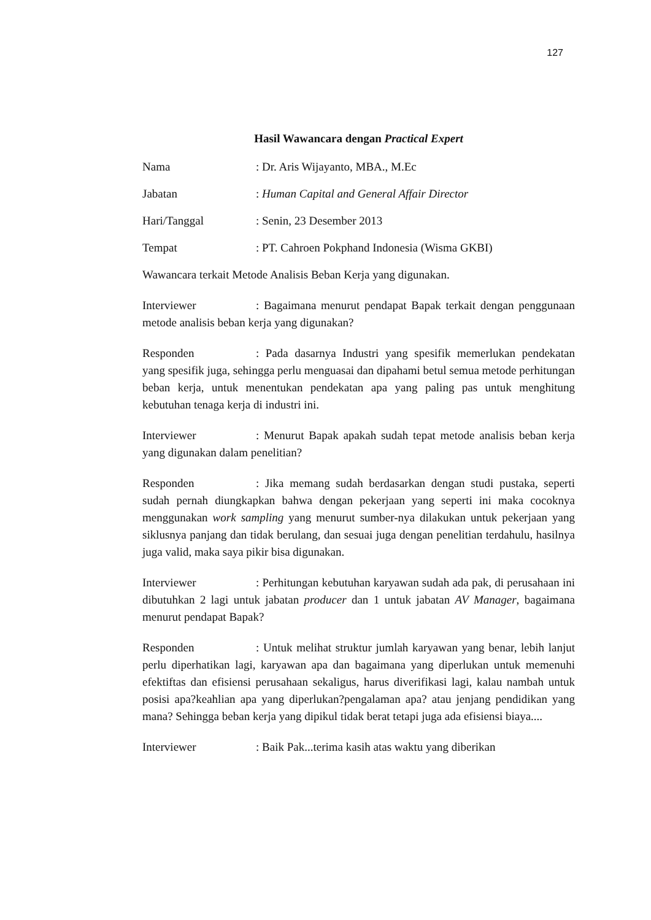127
Hasil Wawancara dengan Practical Expert
Nama: Dr. Aris Wijayanto, MBA., M.Ec
Jabatan: Human Capital and General Affair Director
Hari/Tanggal: Senin, 23 Desember 2013
Tempat: PT. Cahroen Pokphand Indonesia (Wisma GKBI)
Wawancara terkait Metode Analisis Beban Kerja yang digunakan.
Interviewer: Bagaimana menurut pendapat Bapak terkait dengan penggunaan metode analisis beban kerja yang digunakan?
Responden: Pada dasarnya Industri yang spesifik memerlukan pendekatan yang spesifik juga, sehingga perlu menguasai dan dipahami betul semua metode perhitungan beban kerja, untuk menentukan pendekatan apa yang paling pas untuk menghitung kebutuhan tenaga kerja di industri ini.
Interviewer: Menurut Bapak apakah sudah tepat metode analisis beban kerja yang digunakan dalam penelitian?
Responden: Jika memang sudah berdasarkan dengan studi pustaka, seperti sudah pernah diungkapkan bahwa dengan pekerjaan yang seperti ini maka cocoknya menggunakan work sampling yang menurut sumber-nya dilakukan untuk pekerjaan yang siklusnya panjang dan tidak berulang, dan sesuai juga dengan penelitian terdahulu, hasilnya juga valid, maka saya pikir bisa digunakan.
Interviewer: Perhitungan kebutuhan karyawan sudah ada pak, di perusahaan ini dibutuhkan 2 lagi untuk jabatan producer dan 1 untuk jabatan AV Manager, bagaimana menurut pendapat Bapak?
Responden: Untuk melihat struktur jumlah karyawan yang benar, lebih lanjut perlu diperhatikan lagi, karyawan apa dan bagaimana yang diperlukan untuk memenuhi efektiftas dan efisiensi perusahaan sekaligus, harus diverifikasi lagi, kalau nambah untuk posisi apa?keahlian apa yang diperlukan?pengalaman apa? atau jenjang pendidikan yang mana? Sehingga beban kerja yang dipikul tidak berat tetapi juga ada efisiensi biaya....
Interviewer: Baik Pak...terima kasih atas waktu yang diberikan